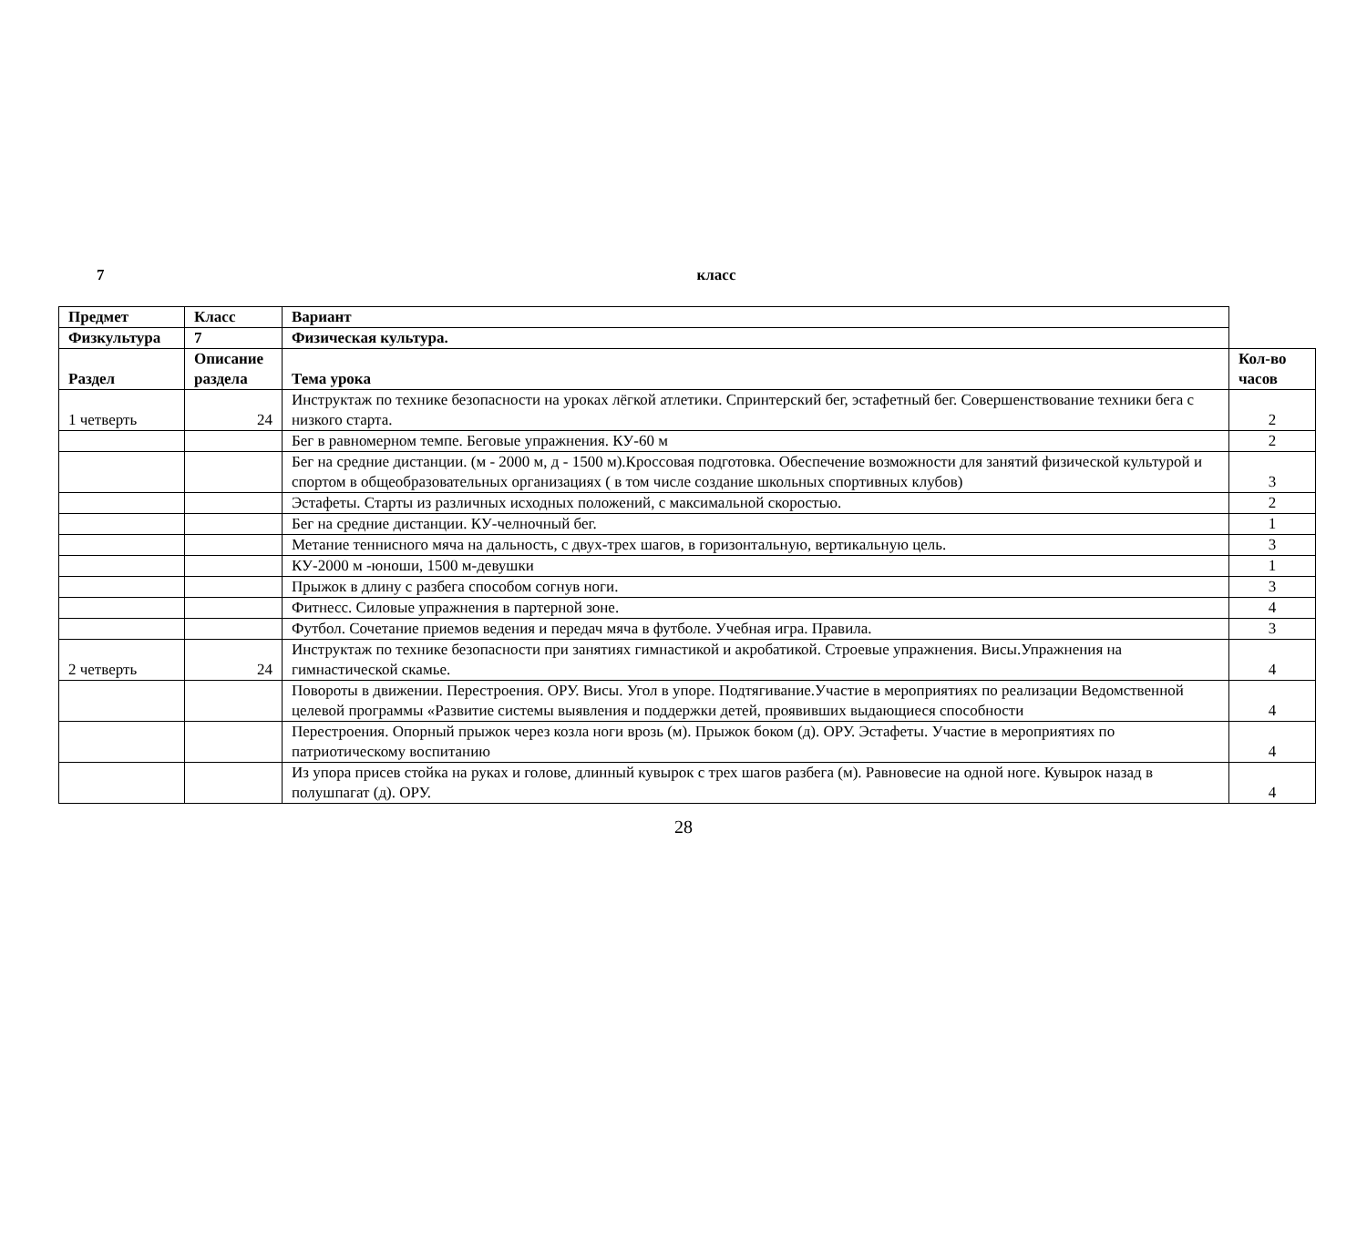7 класс
| Предмет | Класс | Вариант | |
| Физкультура | 7 | Физическая культура. | |
| Раздел | Описание раздела | Тема урока | Кол-во часов |
| 1 четверть | 24 | Инструктаж по технике безопасности на уроках лёгкой атлетики. Спринтерский бег, эстафетный бег. Совершенствование техники бега с низкого старта. | 2 |
| | | Бег в равномерном темпе. Беговые упражнения. КУ-60 м | 2 |
| | | Бег на средние дистанции. (м - 2000 м, д - 1500 м).Кроссовая подготовка. Обеспечение возможности для занятий физической культурой и спортом в общеобразовательных организациях ( в том числе создание школьных спортивных клубов) | 3 |
| | | Эстафеты. Старты из различных исходных положений, с максимальной скоростью. | 2 |
| | | Бег на средние дистанции. КУ-челночный бег. | 1 |
| | | Метание теннисного мяча на дальность, с двух-трех шагов, в горизонтальную, вертикальную цель. | 3 |
| | | КУ-2000 м -юноши, 1500 м-девушки | 1 |
| | | Прыжок в длину с разбега способом согнув ноги. | 3 |
| | | Фитнесс. Силовые упражнения в партерной зоне. | 4 |
| | | Футбол. Сочетание приемов ведения и передач мяча в футболе. Учебная игра. Правила. | 3 |
| 2 четверть | 24 | Инструктаж по технике безопасности при занятиях гимнастикой и акробатикой. Строевые упражнения. Висы.Упражнения на гимнастической скамье. | 4 |
| | | Повороты в движении. Перестроения. ОРУ. Висы. Угол в упоре. Подтягивание.Участие в мероприятиях по реализации Ведомственной целевой программы «Развитие системы выявления и поддержки детей, проявивших выдающиеся способности | 4 |
| | | Перестроения. Опорный прыжок через козла ноги врозь (м). Прыжок боком (д). ОРУ. Эстафеты. Участие в мероприятиях по патриотическому воспитанию | 4 |
| | | Из упора присев стойка на руках и голове, длинный кувырок с трех шагов разбега (м). Равновесие на одной ноге. Кувырок назад в полушпагат (д). ОРУ. | 4 |
28